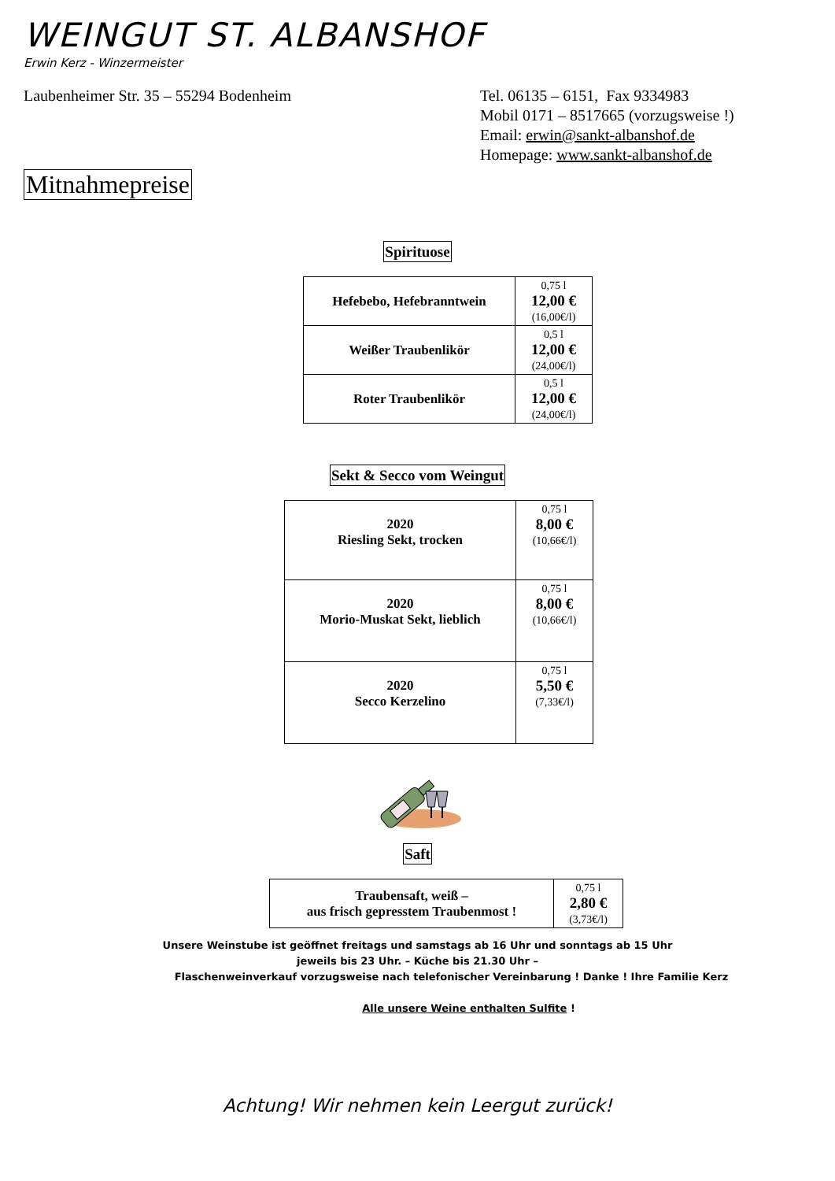WEINGUT ST. ALBANSHOF
Erwin Kerz - Winzermeister
Laubenheimer Str. 35 – 55294 Bodenheim Tel. 06135 – 6151, Fax 9334983
Mobil 0171 – 8517665 (vorzugsweise !)
Email: erwin@sankt-albanshof.de
Homepage: www.sankt-albanshof.de
Mitnahmepreise
Spirituose
| Hefebebo, Hefebranntwein | 0,75 l 12,00 € (16,00€/l) |
| Weißer Traubenlikör | 0,5 l 12,00 € (24,00€/l) |
| Roter Traubenlikör | 0,5 l 12,00 € (24,00€/l) |
Sekt & Secco vom Weingut
| 2020 Riesling Sekt, trocken | 0,75 l 8,00 € (10,66€/l) |
| 2020 Morio-Muskat Sekt, lieblich | 0,75 l 8,00 € (10,66€/l) |
| 2020 Secco Kerzelino | 0,75 l 5,50 € (7,33€/l) |
Saft
| Traubensaft, weiß – aus frisch gepresstem Traubenmost ! | 0,75 l 2,80 € (3,73€/l) |
Unsere Weinstube ist geöffnet freitags und samstags ab 16 Uhr und sonntags ab 15 Uhr
jeweils bis 23 Uhr. – Küche bis 21.30 Uhr –
Flaschenweinverkauf vorzugsweise nach telefonischer Vereinbarung ! Danke ! Ihre Familie Kerz
Alle unsere Weine enthalten Sulfite !
Achtung! Wir nehmen kein Leergut zurück!